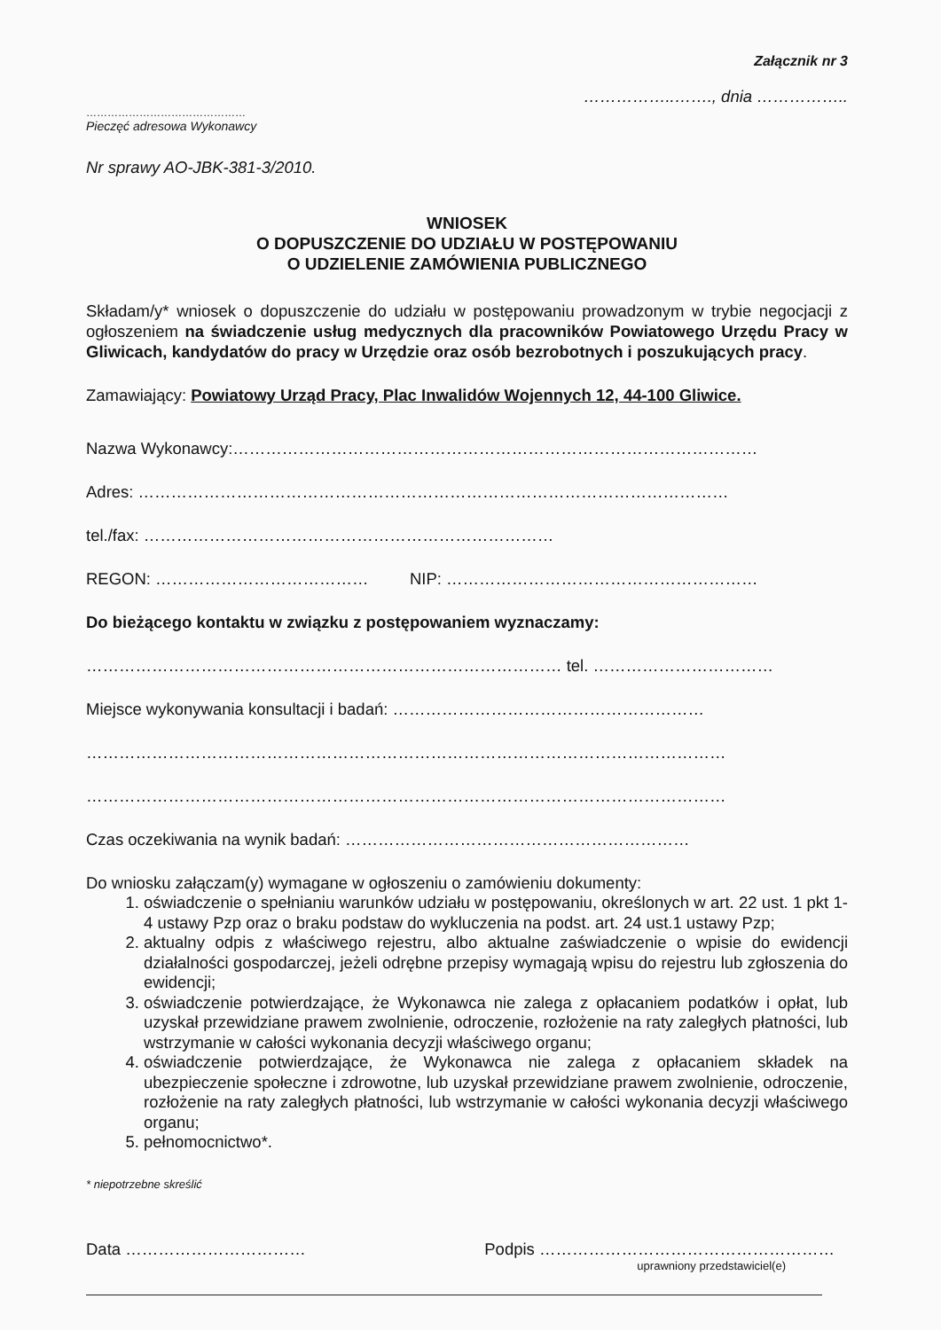Załącznik nr 3
……………..……., dnia ……………..
………………………………………
Pieczęć adresowa Wykonawcy
Nr sprawy AO-JBK-381-3/2010.
WNIOSEK
O DOPUSZCZENIE DO UDZIAŁU W POSTĘPOWANIU
O UDZIELENIE ZAMÓWIENIA PUBLICZNEGO
Składam/y* wniosek o dopuszczenie do udziału w postępowaniu prowadzonym w trybie negocjacji z ogłoszeniem na świadczenie usług medycznych dla pracowników Powiatowego Urzędu Pracy w Gliwicach, kandydatów do pracy w Urzędzie oraz osób bezrobotnych i poszukujących pracy.
Zamawiający: Powiatowy Urząd Pracy, Plac Inwalidów Wojennych 12, 44-100 Gliwice.
Nazwa Wykonawcy:……………………………………………………………………………………
Adres: ………………………………………………………………………………………………
tel./fax: …………………………………………………………………
REGON: ………………………………… NIP: …………………………………………………
Do bieżącego kontaktu w związku z postępowaniem wyznaczamy:
…………………………………………………………………………… tel. ……………………………
Miejsce wykonywania konsultacji i badań: …………………………………………………
………………………………………………………………………………………………………
………………………………………………………………………………………………………
Czas oczekiwania na wynik badań: ………………………………………………………
Do wniosku załączam(y) wymagane w ogłoszeniu o zamówieniu dokumenty:
1. oświadczenie o spełnianiu warunków udziału w postępowaniu, określonych w art. 22 ust. 1 pkt 1-4 ustawy Pzp oraz o braku podstaw do wykluczenia na podst. art. 24 ust.1 ustawy Pzp;
2. aktualny odpis z właściwego rejestru, albo aktualne zaświadczenie o wpisie do ewidencji działalności gospodarczej, jeżeli odrębne przepisy wymagają wpisu do rejestru lub zgłoszenia do ewidencji;
3. oświadczenie potwierdzające, że Wykonawca nie zalega z opłacaniem podatków i opłat, lub uzyskał przewidziane prawem zwolnienie, odroczenie, rozłożenie na raty zaległych płatności, lub wstrzymanie w całości wykonania decyzji właściwego organu;
4. oświadczenie potwierdzające, że Wykonawca nie zalega z opłacaniem składek na ubezpieczenie społeczne i zdrowotne, lub uzyskał przewidziane prawem zwolnienie, odroczenie, rozłożenie na raty zaległych płatności, lub wstrzymanie w całości wykonania decyzji właściwego organu;
5. pełnomocnictwo*.
* niepotrzebne skreślić
Data …………………………… Podpis ………………………………………………
uprawniony przedstawiciel(e)